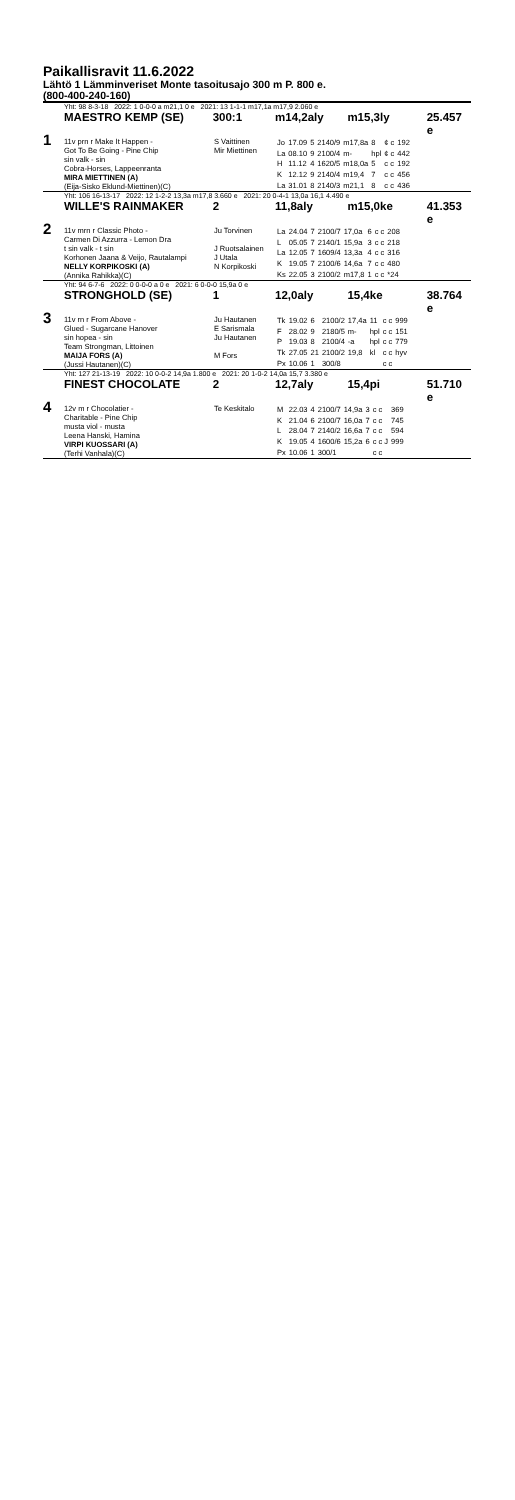Paikallisravit 11.6.2022
Lähtö 1 Lämminveriset Monte tasoitusajo 300 m P. 800 e.
(800-400-240-160)
1
Yht: 98 8-3-18 2022: 1 0-0-0 a m21,1 0 e 2021: 13 1-1-1 m17,1a m17,9 2.060 e
MAESTRO KEMP (SE) 300:1 m14,2aly m15,3ly 25.457 e
11v prn r Make It Happen -
Got To Be Going - Pine Chip
sin valk - sin
Cobra-Horses, Lappeenranta
MIRA MIETTINEN (A)
(Eija-Sisko Eklund-Miettinen)(C)
S Vaittinen
Mir Miettinen
| Jo | 17.09 | 5 | 2140/9 | m17,8a | 8 | ¢ c | 192 |
| La | 08.10 | 9 | 2100/4 | m- | hpl | ¢ c | 442 |
| H | 11.12 | 4 | 1620/5 | m18,0a | 5 | c c | 192 |
| K | 12.12 | 9 | 2140/4 | m19,4 | 7 | c c | 456 |
| La | 31.01 | 8 | 2140/3 | m21,1 | 8 | c c | 436 |
2
Yht: 106 16-13-17 2022: 12 1-2-2 13,3a m17,8 3.660 e 2021: 20 0-4-1 13,0a 16,1 4.490 e
WILLE'S RAINMAKER 2 11,8aly m15,0ke 41.353 e
11v mrn r Classic Photo -
Carmen Di Azzurra - Lemon Dra
t sin valk - t sin
Korhonen Jaana & Veijo, Rautalampi
NELLY KORPIKOSKI (A)
(Annika Rahikka)(C)
Ju Torvinen
J Ruotsalainen
J Utala
N Korpikoski
| La | 24.04 | 7 | 2100/7 | 17,0a | 6 | c c | 208 |
| L | 05.05 | 7 | 2140/1 | 15,9a | 3 | c c | 218 |
| La | 12.05 | 7 | 1609/4 | 13,3a | 4 | c c | 316 |
| K | 19.05 | 7 | 2100/6 | 14,6a | 7 | c c | 480 |
| Ks | 22.05 | 3 | 2100/2 | m17,8 | 1 | c c | *24 |
3
Yht: 94 6-7-6 2022: 0 0-0-0 a 0 e 2021: 6 0-0-0 15,9a 0 e
STRONGHOLD (SE) 1 12,0aly 15,4ke 38.764 e
11v rn r From Above -
Glued - Sugarcane Hanover
sin hopea - sin
Team Strongman, Littoinen
MAIJA FORS (A)
(Jussi Hautanen)(C)
Ju Hautanen
E Sarismala
Ju Hautanen
M Fors
| Tk | 19.02 | 6 | 2100/2 | 17,4a | 11 | c c | 999 |
| F | 28.02 | 9 | 2180/5 | m- | hpl | c c | 151 |
| P | 19.03 | 8 | 2100/4 | -a | hpl | c c | 779 |
| Tk | 27.05 | 21 | 2100/2 | 19,8 | kl | c c | hyv |
| Px | 10.06 | 1 | 300/8 | | | c c | |
4
Yht: 127 21-13-19 2022: 10 0-0-2 14,9a 1.800 e 2021: 20 1-0-2 14,0a 15,7 3.380 e
FINEST CHOCOLATE 2 12,7aly 15,4pi 51.710 e
12v m r Chocolatier -
Charitable - Pine Chip
musta viol - musta
Leena Hanski, Hamina
VIRPI KUOSSARI (A)
(Terhi Vanhala)(C)
Te Keskitalo
| M | 22.03 | 4 | 2100/7 | 14,9a | 3 | c c | 369 |
| K | 21.04 | 6 | 2100/7 | 16,0a | 7 | c c | 745 |
| L | 28.04 | 7 | 2140/2 | 16,6a | 7 | c c | 594 |
| K | 19.05 | 4 | 1600/6 | 15,2a | 6 | c c J | 999 |
| Px | 10.06 | 1 | 300/1 | | | c c | |